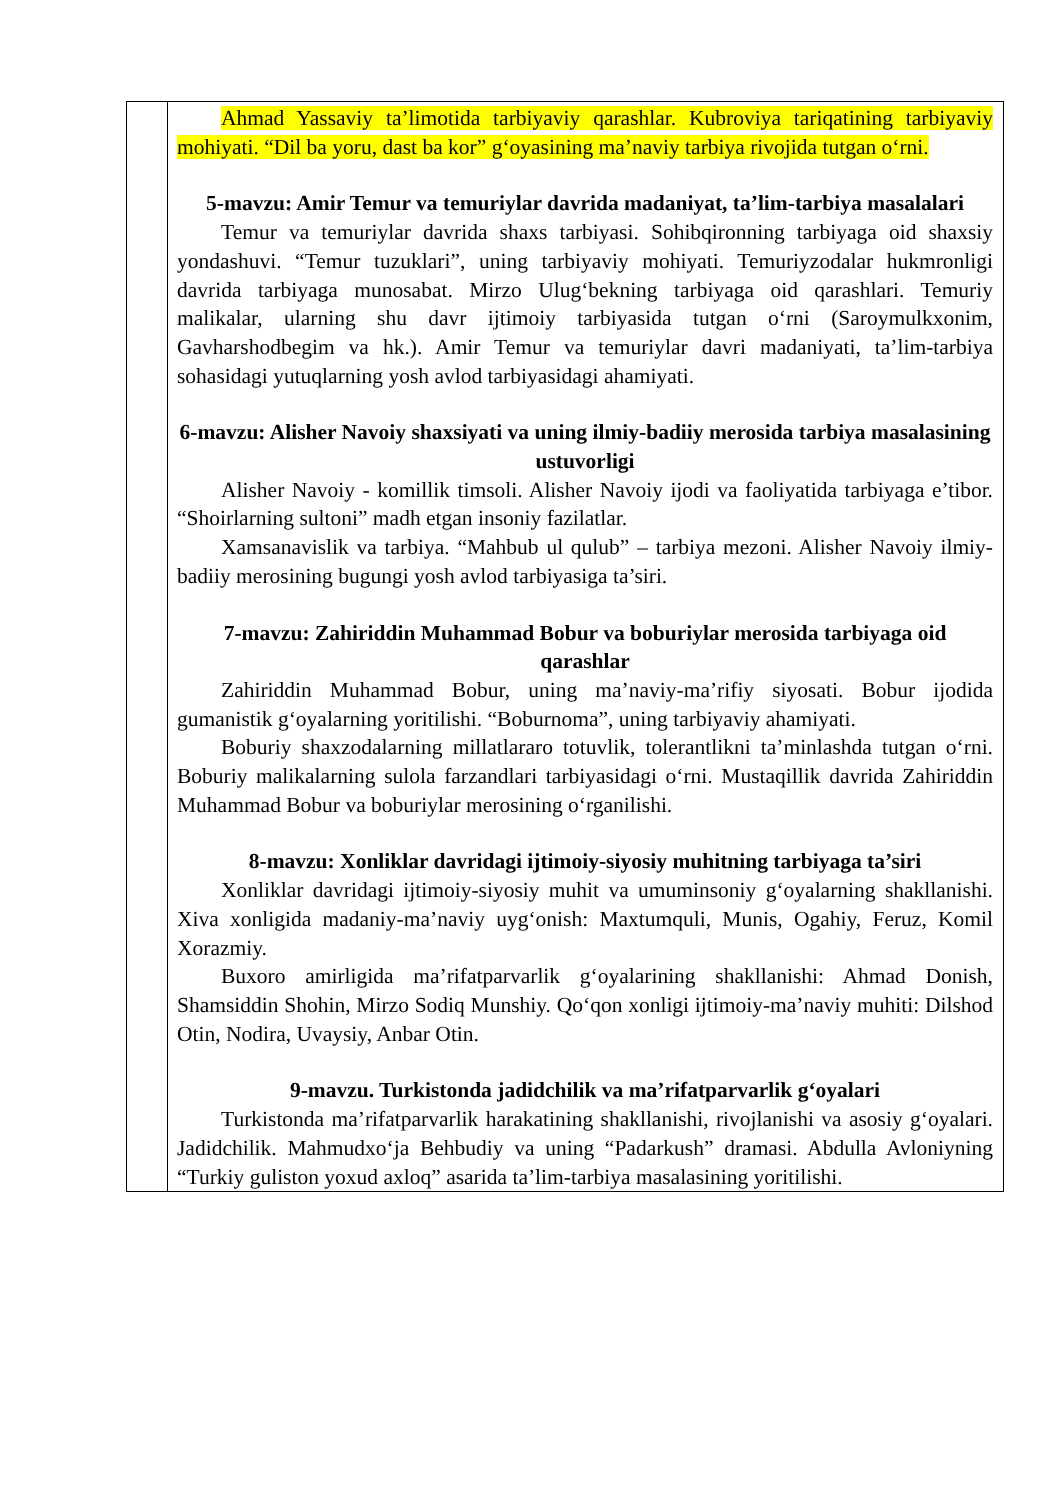| | Ahmad Yassaviy ta’limotida tarbiyaviy qarashlar. Kubroviya tariqatining tarbiyaviy mohiyati. “Dil ba yoru, dast ba kor” g‘oyasining ma’naviy tarbiya rivojida tutgan o‘rni. 5-mavzu: Amir Temur va temuriylar davrida madaniyat, ta’lim-tarbiya masalalari Temur va temuriylar davrida shaxs tarbiyasi. Sohibqironning tarbiyaga oid shaxsiy yondashuvi. “Temur tuzuklari”, uning tarbiyaviy mohiyati. Temuriyzodalar hukmronligi davrida tarbiyaga munosabat. Mirzo Ulug‘bekning tarbiyaga oid qarashlari. Temuriy malikalar, ularning shu davr ijtimoiy tarbiyasida tutgan o‘rni (Saroymulkxonim, Gavharshodbegim va hk.). Amir Temur va temuriylar davri madaniyati, ta’lim-tarbiya sohasidagi yutuqlarning yosh avlod tarbiyasidagi ahamiyati. 6-mavzu: Alisher Navoiy shaxsiyati va uning ilmiy-badiiy merosida tarbiya masalasining ustuvorligi Alisher Navoiy - komillik timsoli. Alisher Navoiy ijodi va faoliyatida tarbiyaga e’tibor. “Shoirlarning sultoni” madh etgan insoniy fazilatlar. Xamsanavislik va tarbiya. “Mahbub ul qulub” – tarbiya mezoni. Alisher Navoiy ilmiy-badiiy merosining bugungi yosh avlod tarbiyasiga ta’siri. 7-mavzu: Zahiriddin Muhammad Bobur va boburiylar merosida tarbiyaga oid qarashlar Zahiriddin Muhammad Bobur, uning ma’naviy-ma’rifiy siyosati. Bobur ijodida gumanistik g‘oyalarning yoritilishi. “Boburnoma”, uning tarbiyaviy ahamiyati. Boburiy shaxzodalarning millatlararo totuvlik, tolerantlikni ta’minlashda tutgan o‘rni. Boburiy malikalarning sulola farzandlari tarbiyasidagi o‘rni. Mustaqillik davrida Zahiriddin Muhammad Bobur va boburiylar merosining o‘rganilishi. 8-mavzu: Xonliklar davridagi ijtimoiy-siyosiy muhitning tarbiyaga ta’siri Xonliklar davridagi ijtimoiy-siyosiy muhit va umuminsoniy g‘oyalarning shakllanishi. Xiva xonligida madaniy-ma’naviy uyg‘onish: Maxtumquli, Munis, Ogahiy, Feruz, Komil Xorazmiy. Buxoro amirligida ma’rifatparvarlik g‘oyalarining shakllanishi: Ahmad Donish, Shamsiddin Shohin, Mirzo Sodiq Munshiy. Qo‘qon xonligi ijtimoiy-ma’naviy muhiti: Dilshod Otin, Nodira, Uvaysiy, Anbar Otin. 9-mavzu. Turkistonda jadidchilik va ma’rifatparvarlik g‘oyalari Turkistonda ma’rifatparvarlik harakatining shakllanishi, rivojlanishi va asosiy g‘oyalari. Jadidchilik. Mahmudxo‘ja Behbudiy va uning “Padarkush” dramasi. Abdulla Avloniyning “Turkiy guliston yoxud axloq” asarida ta’lim-tarbiya masalasining yoritilishi. |